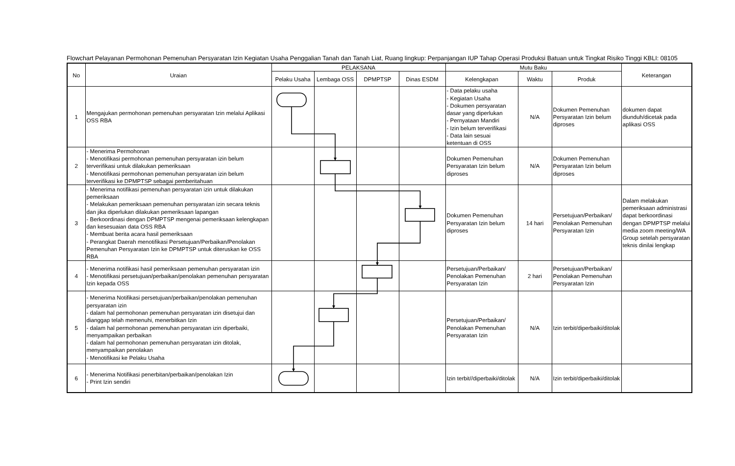Flowchart Pelayanan Permohonan Pemenuhan Persyaratan Izin Kegiatan Usaha Penggalian Tanah dan Tanah Liat, Ruang lingkup: Perpanjangan IUP Tahap Operasi Produksi Batuan untuk Tingkat Risiko Tinggi KBLI: 08105
| No | Uraian | PELAKSANA | | | | Mutu Baku | | | Keterangan |
| --- | --- | --- | --- | --- | --- | --- | --- | --- | --- |
| | | Pelaku Usaha | Lembaga OSS | DPMPTSP | Dinas ESDM | Kelengkapan | Waktu | Produk | |
| 1 | Mengajukan permohonan pemenuhan persyaratan Izin melalui Aplikasi OSS RBA | | | | | - Data pelaku usaha - Kegiatan Usaha - Dokumen persyaratan dasar yang diperlukan - Pernyataan Mandiri - Izin belum terverifikasi - Data lain sesuai ketentuan di OSS | N/A | Dokumen Pemenuhan Persyaratan Izin belum diproses | dokumen dapat diunduh/dicetak pada aplikasi OSS |
| 2 | - Menerima Permohonan - Menotifikasi permohonan pemenuhan persyaratan izin belum terverifikasi untuk dilakukan pemeriksaan - Menotifikasi permohonan pemenuhan persyaratan izin belum terverifikasi ke DPMPTSP sebagai pemberitahuan | | | | | Dokumen Pemenuhan Persyaratan Izin belum diproses | N/A | Dokumen Pemenuhan Persyaratan Izin belum diproses | |
| 3 | - Menerima notifikasi pemenuhan persyaratan izin untuk dilakukan pemeriksaan - Melakukan pemeriksaan pemenuhan persyaratan izin secara teknis dan jika diperlukan dilakukan pemeriksaan lapangan - Berkoordinasi dengan DPMPTSP mengenai pemeriksaan kelengkapan dan kesesuaian data OSS RBA - Membuat berita acara hasil pemeriksaan - Perangkat Daerah menotifikasi Persetujuan/Perbaikan/Penolakan Pemenuhan Persyaratan Izin ke DPMPTSP untuk diteruskan ke OSS RBA | | | | | Dokumen Pemenuhan Persyaratan Izin belum diproses | 14 hari | Persetujuan/Perbaikan/ Penolakan Pemenuhan Persyaratan Izin | Dalam melakukan pemeriksaan administrasi dapat berkoordinasi dengan DPMPTSP melalui media zoom meeting/WA Group setelah persyaratan teknis dinilai lengkap |
| 4 | - Menerima notifikasi hasil pemeriksaan pemenuhan persyaratan izin - Menotifikasi persetujuan/perbaikan/penolakan pemenuhan persyaratan Izin kepada OSS | | | | | Persetujuan/Perbaikan/ Penolakan Pemenuhan Persyaratan Izin | 2 hari | Persetujuan/Perbaikan/ Penolakan Pemenuhan Persyaratan Izin | |
| 5 | - Menerima Notifikasi persetujuan/perbaikan/penolakan pemenuhan persyaratan izin - dalam hal permohonan pemenuhan persyaratan izin disetujui dan dianggap telah memenuhi, menerbitkan Izin - dalam hal permohonan pemenuhan persyaratan izin diperbaiki, menyampaikan perbaikan - dalam hal permohonan pemenuhan persyaratan izin ditolak, menyampaikan penolakan - Menotifikasi ke Pelaku Usaha | | | | | Persetujuan/Perbaikan/ Penolakan Pemenuhan Persyaratan Izin | N/A | Izin terbit/diperbaiki/ditolak | |
| 6 | - Menerima Notifikasi penerbitan/perbaikan/penolakan Izin - Print Izin sendiri | | | | | Izin terbit//diperbaiki/ditolak | N/A | Izin terbit/diperbaiki/ditolak | |